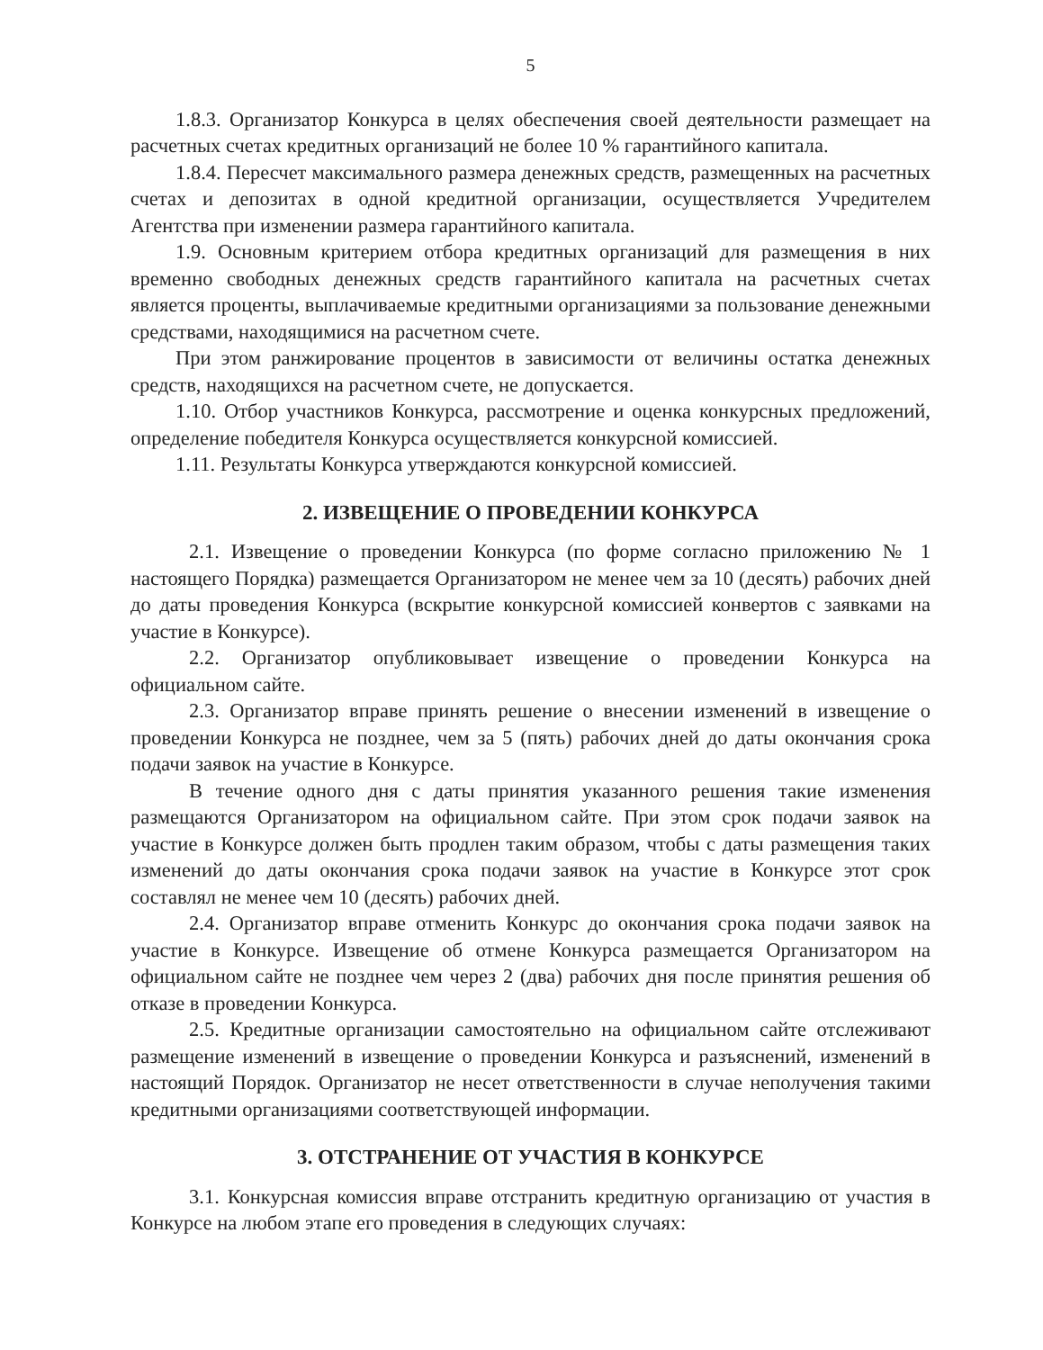5
1.8.3. Организатор Конкурса в целях обеспечения своей деятельности размещает на расчетных счетах кредитных организаций не более 10 % гарантийного капитала.
1.8.4. Пересчет максимального размера денежных средств, размещенных на расчетных счетах и депозитах в одной кредитной организации, осуществляется Учредителем Агентства при изменении размера гарантийного капитала.
1.9. Основным критерием отбора кредитных организаций для размещения в них временно свободных денежных средств гарантийного капитала на расчетных счетах является проценты, выплачиваемые кредитными организациями за пользование денежными средствами, находящимися на расчетном счете.
При этом ранжирование процентов в зависимости от величины остатка денежных средств, находящихся на расчетном счете, не допускается.
1.10. Отбор участников Конкурса, рассмотрение и оценка конкурсных предложений, определение победителя Конкурса осуществляется конкурсной комиссией.
1.11. Результаты Конкурса утверждаются конкурсной комиссией.
2. ИЗВЕЩЕНИЕ О ПРОВЕДЕНИИ КОНКУРСА
2.1. Извещение о проведении Конкурса (по форме согласно приложению № 1 настоящего Порядка) размещается Организатором не менее чем за 10 (десять) рабочих дней до даты проведения Конкурса (вскрытие конкурсной комиссией конвертов с заявками на участие в Конкурсе).
2.2. Организатор опубликовывает извещение о проведении Конкурса на официальном сайте.
2.3. Организатор вправе принять решение о внесении изменений в извещение о проведении Конкурса не позднее, чем за 5 (пять) рабочих дней до даты окончания срока подачи заявок на участие в Конкурсе.
В течение одного дня с даты принятия указанного решения такие изменения размещаются Организатором на официальном сайте. При этом срок подачи заявок на участие в Конкурсе должен быть продлен таким образом, чтобы с даты размещения таких изменений до даты окончания срока подачи заявок на участие в Конкурсе этот срок составлял не менее чем 10 (десять) рабочих дней.
2.4. Организатор вправе отменить Конкурс до окончания срока подачи заявок на участие в Конкурсе. Извещение об отмене Конкурса размещается Организатором на официальном сайте не позднее чем через 2 (два) рабочих дня после принятия решения об отказе в проведении Конкурса.
2.5. Кредитные организации самостоятельно на официальном сайте отслеживают размещение изменений в извещение о проведении Конкурса и разъяснений, изменений в настоящий Порядок. Организатор не несет ответственности в случае неполучения такими кредитными организациями соответствующей информации.
3. ОТСТРАНЕНИЕ ОТ УЧАСТИЯ В КОНКУРСЕ
3.1. Конкурсная комиссия вправе отстранить кредитную организацию от участия в Конкурсе на любом этапе его проведения в следующих случаях: